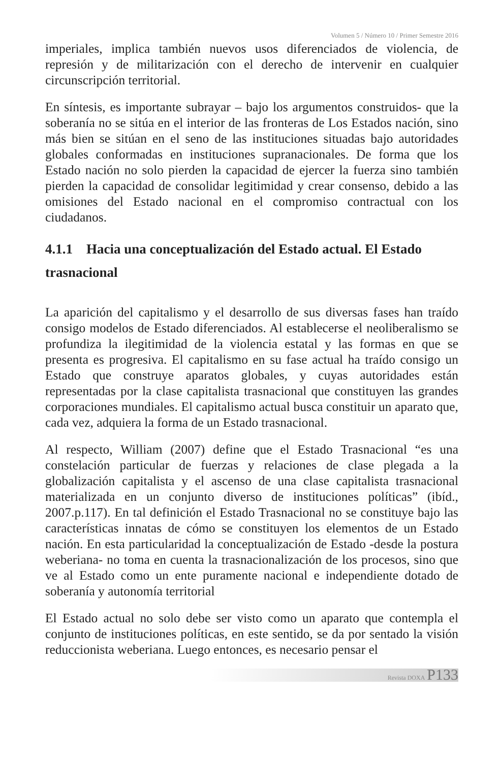Volumen 5 / Número 10 / Primer Semestre 2016
imperiales, implica también nuevos usos diferenciados de violencia, de represión y de militarización con el derecho de intervenir en cualquier circunscripción territorial.
En síntesis, es importante subrayar – bajo los argumentos construidos- que la soberanía no se sitúa en el interior de las fronteras de Los Estados nación, sino más bien se sitúan en el seno de las instituciones situadas bajo autoridades globales conformadas en instituciones supranacionales. De forma que los Estado nación no solo pierden la capacidad de ejercer la fuerza sino también pierden la capacidad de consolidar legitimidad y crear consenso, debido a las omisiones del Estado nacional en el compromiso contractual con los ciudadanos.
4.1.1 Hacia una conceptualización del Estado actual. El Estado trasnacional
La aparición del capitalismo y el desarrollo de sus diversas fases han traído consigo modelos de Estado diferenciados. Al establecerse el neoliberalismo se profundiza la ilegitimidad de la violencia estatal y las formas en que se presenta es progresiva. El capitalismo en su fase actual ha traído consigo un Estado que construye aparatos globales, y cuyas autoridades están representadas por la clase capitalista trasnacional que constituyen las grandes corporaciones mundiales. El capitalismo actual busca constituir un aparato que, cada vez, adquiera la forma de un Estado trasnacional.
Al respecto, William (2007) define que el Estado Trasnacional “es una constelación particular de fuerzas y relaciones de clase plegada a la globalización capitalista y el ascenso de una clase capitalista trasnacional materializada en un conjunto diverso de instituciones políticas” (ibíd., 2007.p.117). En tal definición el Estado Trasnacional no se constituye bajo las características innatas de cómo se constituyen los elementos de un Estado nación. En esta particularidad la conceptualización de Estado -desde la postura weberiana- no toma en cuenta la trasnacionalización de los procesos, sino que ve al Estado como un ente puramente nacional e independiente dotado de soberanía y autonomía territorial
El Estado actual no solo debe ser visto como un aparato que contempla el conjunto de instituciones políticas, en este sentido, se da por sentado la visión reduccionista weberiana. Luego entonces, es necesario pensar el
Revista DOXA P133